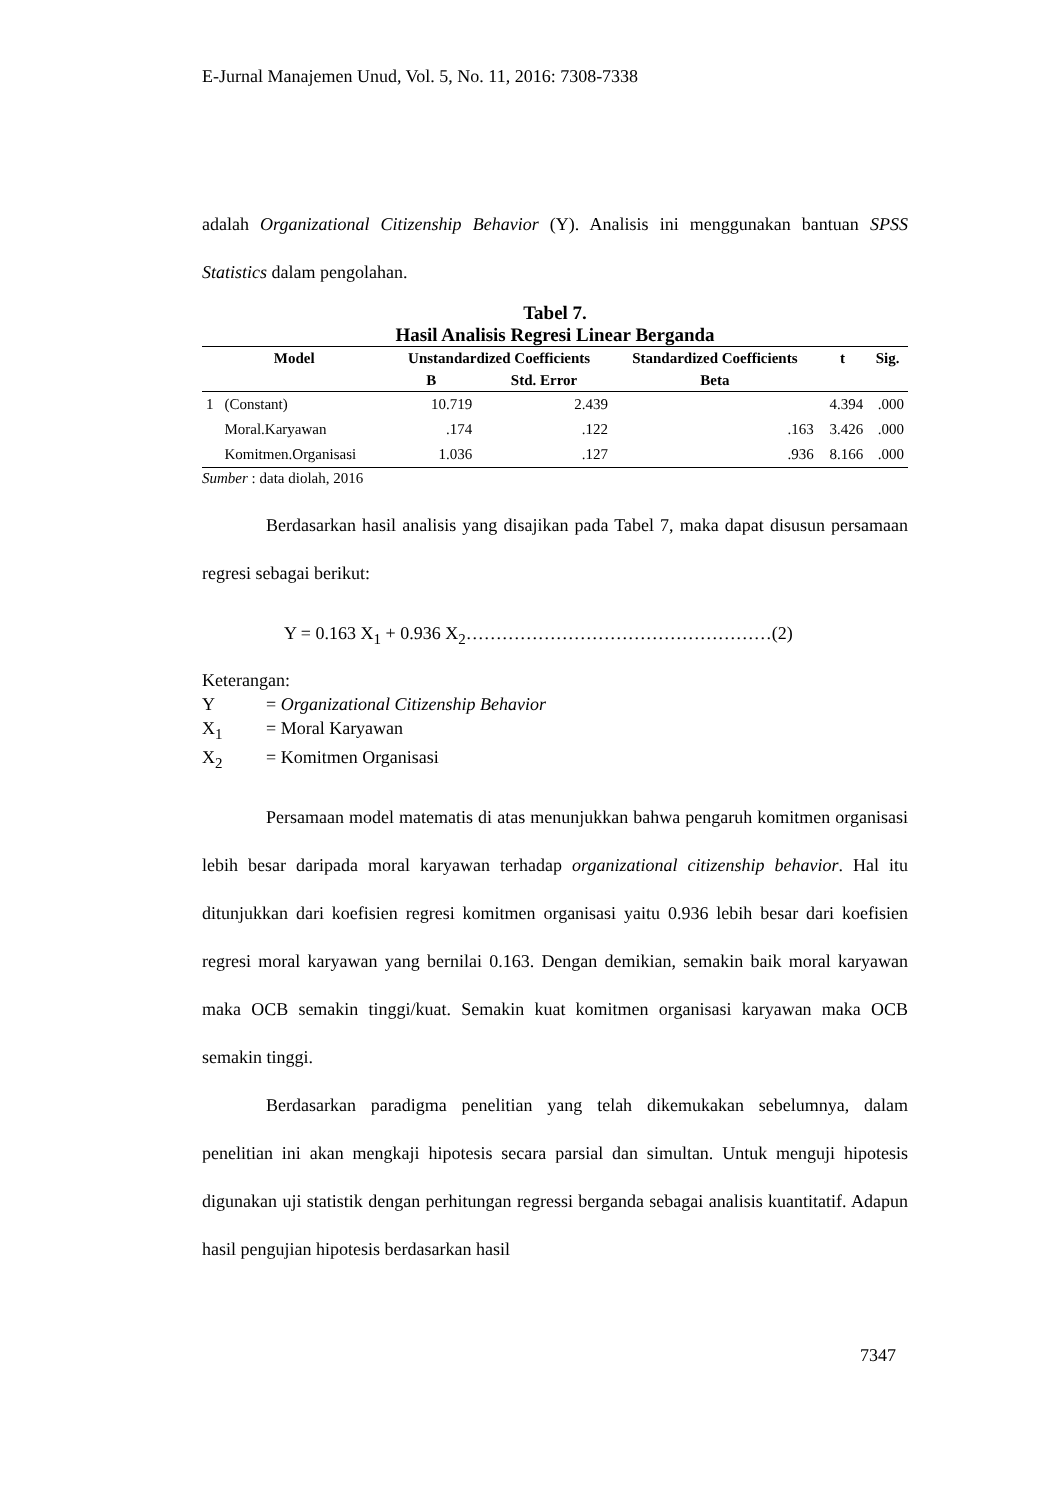E-Jurnal Manajemen Unud, Vol. 5, No. 11, 2016: 7308-7338
adalah Organizational Citizenship Behavior (Y). Analisis ini menggunakan bantuan SPSS Statistics dalam pengolahan.
Tabel 7.
Hasil Analisis Regresi Linear Berganda
| Model | | Unstandardized Coefficients | | Standardized Coefficients | t | Sig. |
| --- | --- | --- | --- | --- | --- | --- |
| | | B | Std. Error | Beta | | |
| 1 | (Constant) | 10.719 | 2.439 | | 4.394 | .000 |
| | Moral.Karyawan | .174 | .122 | .163 | 3.426 | .000 |
| | Komitmen.Organisasi | 1.036 | .127 | .936 | 8.166 | .000 |
Sumber : data diolah, 2016
Berdasarkan hasil analisis yang disajikan pada Tabel 7, maka dapat disusun persamaan regresi sebagai berikut:
Y = 0.163 X<sub>1</sub> + 0.936 X<sub>2</sub>……………………………………………(2)
Keterangan:
Y = Organizational Citizenship Behavior
X<sub>1</sub> = Moral Karyawan
X<sub>2</sub> = Komitmen Organisasi
Persamaan model matematis di atas menunjukkan bahwa pengaruh komitmen organisasi lebih besar daripada moral karyawan terhadap organizational citizenship behavior. Hal itu ditunjukkan dari koefisien regresi komitmen organisasi yaitu 0.936 lebih besar dari koefisien regresi moral karyawan yang bernilai 0.163. Dengan demikian, semakin baik moral karyawan maka OCB semakin tinggi/kuat. Semakin kuat komitmen organisasi karyawan maka OCB semakin tinggi.
Berdasarkan paradigma penelitian yang telah dikemukakan sebelumnya, dalam penelitian ini akan mengkaji hipotesis secara parsial dan simultan. Untuk menguji hipotesis digunakan uji statistik dengan perhitungan regressi berganda sebagai analisis kuantitatif. Adapun hasil pengujian hipotesis berdasarkan hasil
7347